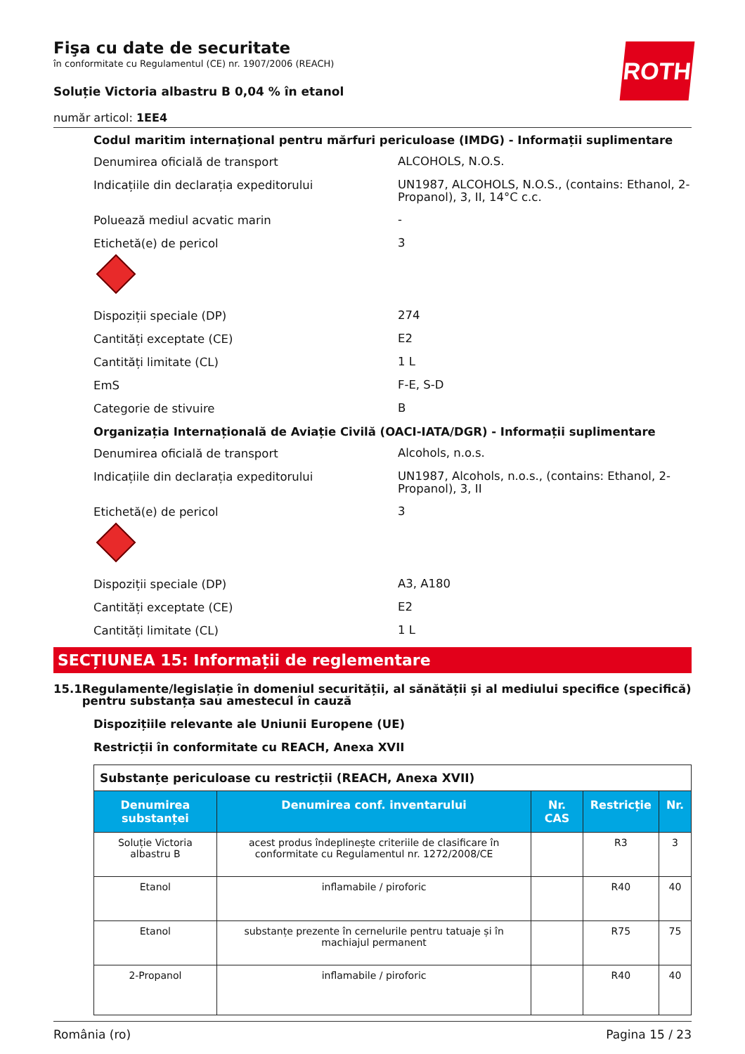ROTH
Fişa cu date de securitate
în conformitate cu Regulamentul (CE) nr. 1907/2006 (REACH)
Soluție Victoria albastru B 0,04 % în etanol
număr articol: 1EE4
Codul maritim internaţional pentru mărfuri periculoase (IMDG) - Informații suplimentare
Denumirea oficială de transport
ALCOHOLS, N.O.S.
Indicațiile din declarația expeditorului
UN1987, ALCOHOLS, N.O.S., (contains: Ethanol, 2-Propanol), 3, II, 14°C c.c.
Poluează mediul acvatic marin
-
Etichetă(e) de pericol
3
Dispoziții speciale (DP)
274
Cantități exceptate (CE)
E2
Cantități limitate (CL)
1 L
EmS
F-E, S-D
Categorie de stivuire
B
Organizația Internațională de Aviație Civilă (OACI-IATA/DGR) - Informații suplimentare
Denumirea oficială de transport
Alcohols, n.o.s.
Indicațiile din declarația expeditorului
UN1987, Alcohols, n.o.s., (contains: Ethanol, 2-Propanol), 3, II
Etichetă(e) de pericol
3
Dispoziții speciale (DP)
A3, A180
Cantități exceptate (CE)
E2
Cantități limitate (CL)
1 L
SECȚIUNEA 15: Informații de reglementare
15.1 Regulamente/legislație în domeniul securității, al sănătății și al mediului specifice (specifică) pentru substanța sau amestecul în cauză
Dispozițiile relevante ale Uniunii Europene (UE)
Restricții în conformitate cu REACH, Anexa XVII
| Substanțe periculoase cu restricții (REACH, Anexa XVII) | | | | |
| Denumirea substanței | Denumirea conf. inventarului | Nr. CAS | Restricție | Nr. |
| Soluție Victoria albastru B | acest produs îndeplineşte criteriile de clasificare în conformitate cu Regulamentul nr. 1272/2008/CE | | R3 | 3 |
| Etanol | inflamabile / piroforic | | R40 | 40 |
| Etanol | substanțe prezente în cernelurile pentru tatuaje și în machiajul permanent | | R75 | 75 |
| 2-Propanol | inflamabile / piroforic | | R40 | 40 |
România (ro) Pagina 15 / 23